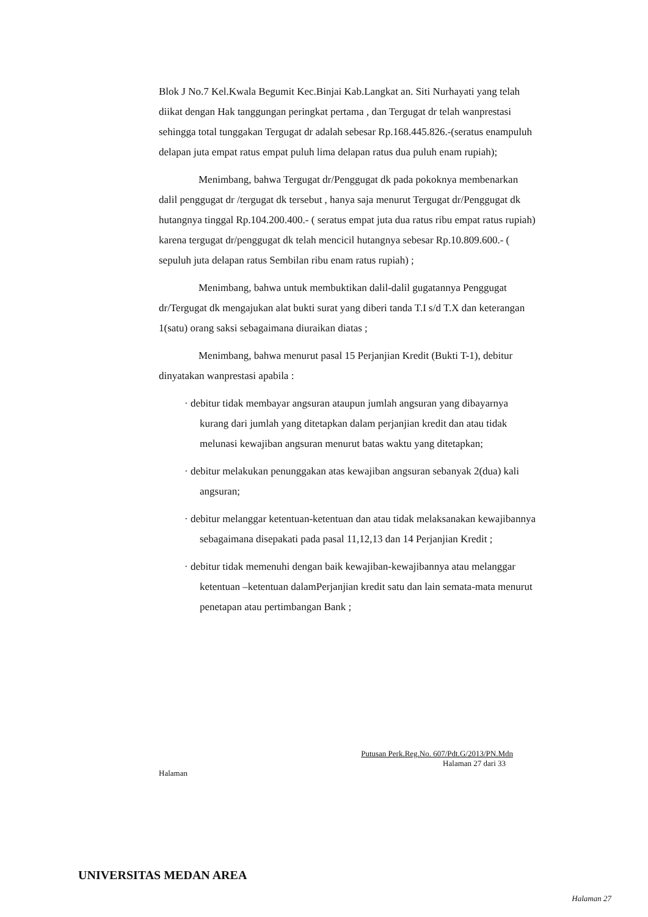Blok J No.7 Kel.Kwala Begumit Kec.Binjai Kab.Langkat an. Siti Nurhayati yang telah diikat dengan Hak tanggungan peringkat pertama , dan Tergugat dr telah wanprestasi sehingga total tunggakan Tergugat dr adalah sebesar Rp.168.445.826.-(seratus enampuluh delapan juta empat ratus empat puluh lima delapan ratus dua puluh enam rupiah);
Menimbang, bahwa Tergugat dr/Penggugat dk pada pokoknya membenarkan dalil penggugat dr /tergugat dk tersebut , hanya saja menurut Tergugat dr/Penggugat dk hutangnya tinggal Rp.104.200.400.- ( seratus empat juta dua ratus ribu empat ratus rupiah) karena tergugat dr/penggugat dk telah mencicil hutangnya sebesar Rp.10.809.600.- ( sepuluh juta delapan ratus Sembilan ribu enam ratus rupiah) ;
Menimbang, bahwa untuk membuktikan dalil-dalil gugatannya Penggugat dr/Tergugat dk mengajukan alat bukti surat yang diberi tanda T.I s/d T.X dan keterangan 1(satu) orang saksi sebagaimana diuraikan diatas ;
Menimbang, bahwa menurut pasal 15 Perjanjian Kredit (Bukti T-1), debitur dinyatakan wanprestasi apabila :
· debitur tidak membayar angsuran ataupun jumlah angsuran yang dibayarnya kurang dari jumlah yang ditetapkan dalam perjanjian kredit dan atau tidak melunasi kewajiban angsuran menurut batas waktu yang ditetapkan;
· debitur melakukan penunggakan atas kewajiban angsuran sebanyak 2(dua) kali angsuran;
· debitur melanggar ketentuan-ketentuan dan atau tidak melaksanakan kewajibannya sebagaimana disepakati pada pasal 11,12,13 dan 14 Perjanjian Kredit ;
· debitur tidak memenuhi dengan baik kewajiban-kewajibannya atau melanggar ketentuan –ketentuan dalamPerjanjian kredit satu dan lain semata-mata menurut penetapan atau pertimbangan Bank ;
Putusan Perk.Reg.No. 607/Pdt.G/2013/PN.Mdn
Halaman 27 dari 33
Halaman
UNIVERSITAS MEDAN AREA
Halaman 27